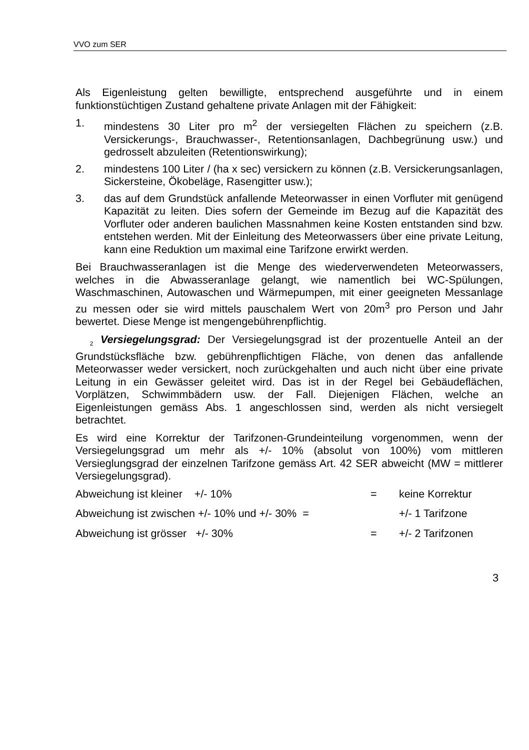VVO zum SER
Als Eigenleistung gelten bewilligte, entsprechend ausgeführte und in einem funktionstüchtigen Zustand gehaltene private Anlagen mit der Fähigkeit:
1. mindestens 30 Liter pro m<sup>2</sup> der versiegelten Flächen zu speichern (z.B. Versickerungs-, Brauchwasser-, Retentionsanlagen, Dachbegrünung usw.) und gedrosselt abzuleiten (Retentionswirkung);
2. mindestens 100 Liter / (ha x sec) versickern zu können (z.B. Versickerungsanlagen, Sickersteine, Ökobeläge, Rasengitter usw.);
3. das auf dem Grundstück anfallende Meteorwasser in einen Vorfluter mit genügend Kapazität zu leiten. Dies sofern der Gemeinde im Bezug auf die Kapazität des Vorfluter oder anderen baulichen Massnahmen keine Kosten entstanden sind bzw. entstehen werden. Mit der Einleitung des Meteorwassers über eine private Leitung, kann eine Reduktion um maximal eine Tarifzone erwirkt werden.
Bei Brauchwasseranlagen ist die Menge des wiederverwendeten Meteorwassers, welches in die Abwasseranlage gelangt, wie namentlich bei WC-Spülungen, Waschmaschinen, Autowaschen und Wärmepumpen, mit einer geeigneten Messanlage zu messen oder sie wird mittels pauschalem Wert von 20m<sup>3</sup> pro Person und Jahr bewertet. Diese Menge ist mengengebührenpflichtig.
<sub>2</sub> Versiegelungsgrad: Der Versiegelungsgrad ist der prozentuelle Anteil an der Grundstücksfläche bzw. gebührenpflichtigen Fläche, von denen das anfallende Meteorwasser weder versickert, noch zurückgehalten und auch nicht über eine private Leitung in ein Gewässer geleitet wird. Das ist in der Regel bei Gebäudeflächen, Vorplätzen, Schwimmbädern usw. der Fall. Diejenigen Flächen, welche an Eigenleistungen gemäss Abs. 1 angeschlossen sind, werden als nicht versiegelt betrachtet.
Es wird eine Korrektur der Tarifzonen-Grundeinteilung vorgenommen, wenn der Versiegelungsgrad um mehr als +/- 10% (absolut von 100%) vom mittleren Versieglungsgrad der einzelnen Tarifzone gemäss Art. 42 SER abweicht (MW = mittlerer Versiegelungsgrad).
| Abweichung ist kleiner +/- 10% | = | keine Korrektur |
| Abweichung ist zwischen +/- 10% und +/- 30% = | | +/- 1 Tarifzone |
| Abweichung ist grösser +/- 30% | = | +/- 2 Tarifzonen |
3